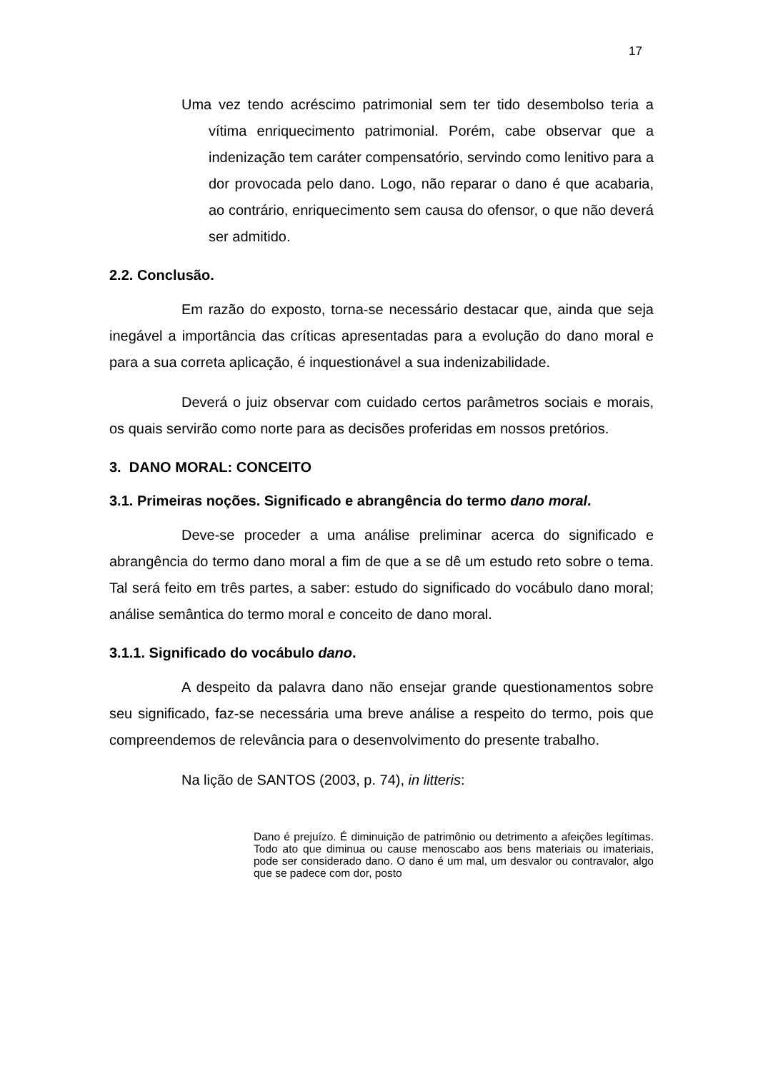17
Uma vez tendo acréscimo patrimonial sem ter tido desembolso teria a vítima enriquecimento patrimonial. Porém, cabe observar que a indenização tem caráter compensatório, servindo como lenitivo para a dor provocada pelo dano. Logo, não reparar o dano é que acabaria, ao contrário, enriquecimento sem causa do ofensor, o que não deverá ser admitido.
2.2. Conclusão.
Em razão do exposto, torna-se necessário destacar que, ainda que seja inegável a importância das críticas apresentadas para a evolução do dano moral e para a sua correta aplicação, é inquestionável a sua indenizabilidade.
Deverá o juiz observar com cuidado certos parâmetros sociais e morais, os quais servirão como norte para as decisões proferidas em nossos pretórios.
3. DANO MORAL: CONCEITO
3.1. Primeiras noções. Significado e abrangência do termo dano moral.
Deve-se proceder a uma análise preliminar acerca do significado e abrangência do termo dano moral a fim de que a se dê um estudo reto sobre o tema. Tal será feito em três partes, a saber: estudo do significado do vocábulo dano moral; análise semântica do termo moral e conceito de dano moral.
3.1.1. Significado do vocábulo dano.
A despeito da palavra dano não ensejar grande questionamentos sobre seu significado, faz-se necessária uma breve análise a respeito do termo, pois que compreendemos de relevância para o desenvolvimento do presente trabalho.
Na lição de SANTOS (2003, p. 74), in litteris:
Dano é prejuízo. É diminuição de patrimônio ou detrimento a afeições legítimas. Todo ato que diminua ou cause menoscabo aos bens materiais ou imateriais, pode ser considerado dano. O dano é um mal, um desvalor ou contravalor, algo que se padece com dor, posto